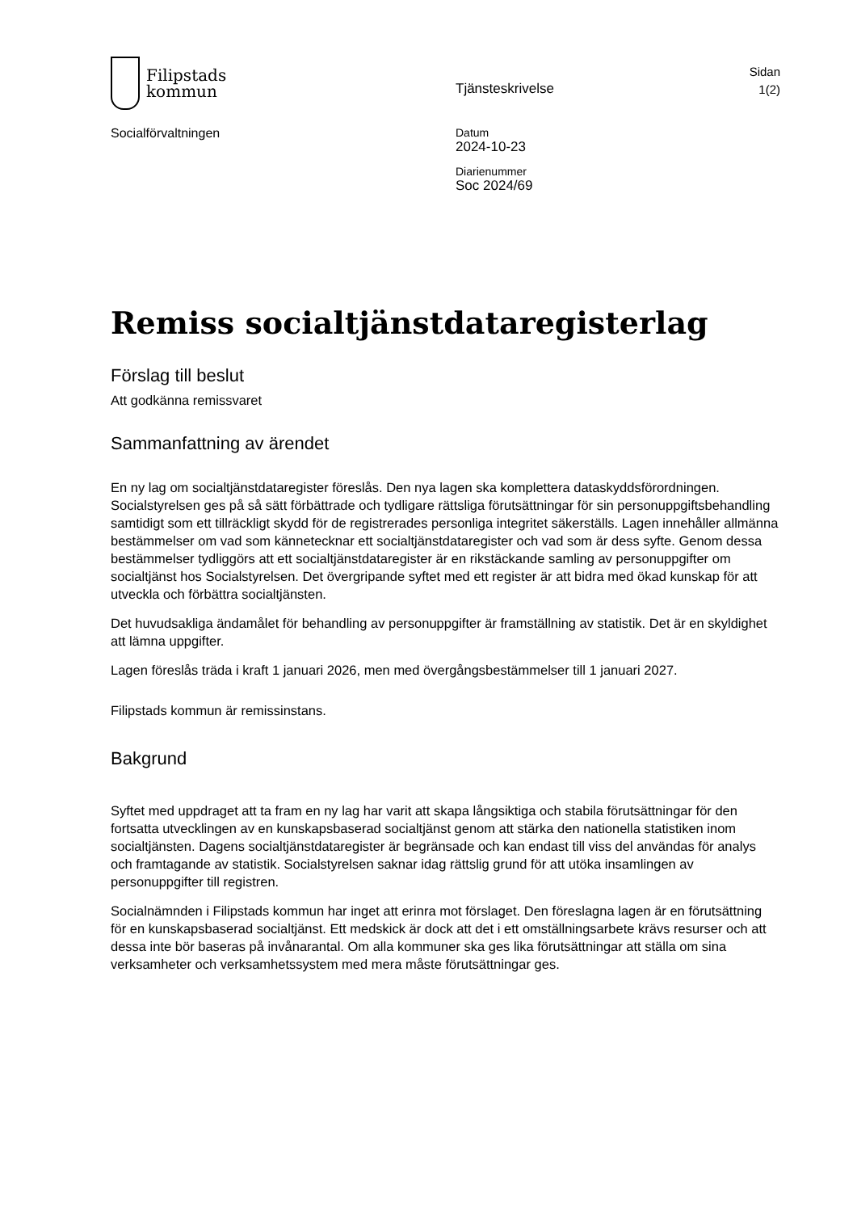Filipstads
kommun
Tjänsteskrivelse
Sidan
1(2)
Socialförvaltningen Datum
2024-10-23
Diarienummer
Soc 2024/69
Remiss socialtjänstdataregisterlag
Förslag till beslut
Att godkänna remissvaret
Sammanfattning av ärendet
En ny lag om socialtjänstdataregister föreslås. Den nya lagen ska komplettera dataskyddsförordningen. Socialstyrelsen ges på så sätt förbättrade och tydligare rättsliga förutsättningar för sin personuppgiftsbehandling samtidigt som ett tillräckligt skydd för de registrerades personliga integritet säkerställs. Lagen innehåller allmänna bestämmelser om vad som kännetecknar ett socialtjänstdataregister och vad som är dess syfte. Genom dessa bestämmelser tydliggörs att ett socialtjänstdataregister är en rikstäckande samling av personuppgifter om socialtjänst hos Socialstyrelsen. Det övergripande syftet med ett register är att bidra med ökad kunskap för att utveckla och förbättra socialtjänsten.
Det huvudsakliga ändamålet för behandling av personuppgifter är framställning av statistik. Det är en skyldighet att lämna uppgifter.
Lagen föreslås träda i kraft 1 januari 2026, men med övergångsbestämmelser till 1 januari 2027.
Filipstads kommun är remissinstans.
Bakgrund
Syftet med uppdraget att ta fram en ny lag har varit att skapa långsiktiga och stabila förutsättningar för den fortsatta utvecklingen av en kunskapsbaserad socialtjänst genom att stärka den nationella statistiken inom socialtjänsten. Dagens socialtjänstdataregister är begränsade och kan endast till viss del användas för analys och framtagande av statistik. Socialstyrelsen saknar idag rättslig grund för att utöka insamlingen av personuppgifter till registren.
Socialnämnden i Filipstads kommun har inget att erinra mot förslaget. Den föreslagna lagen är en förutsättning för en kunskapsbaserad socialtjänst. Ett medskick är dock att det i ett omställningsarbete krävs resurser och att dessa inte bör baseras på invånarantal. Om alla kommuner ska ges lika förutsättningar att ställa om sina verksamheter och verksamhetssystem med mera måste förutsättningar ges.